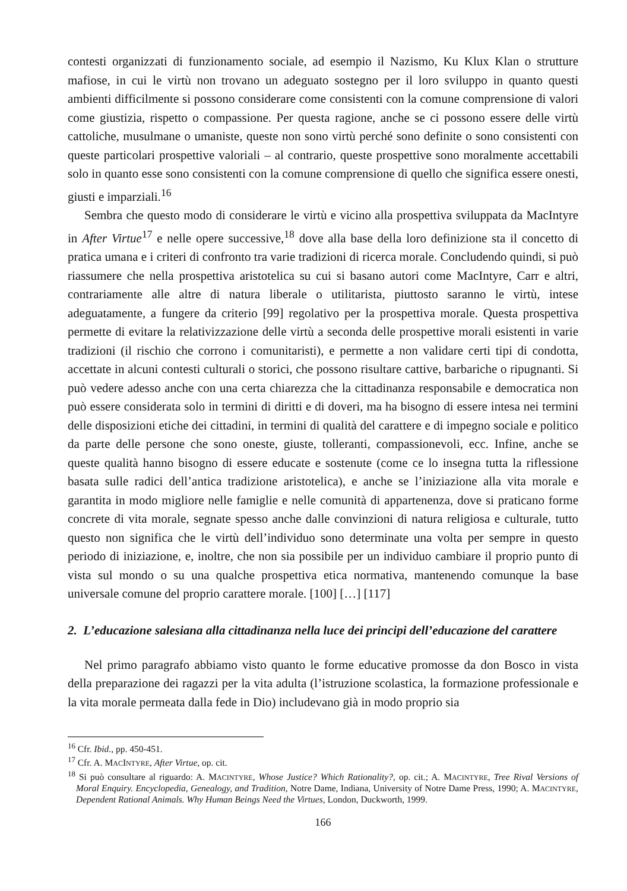contesti organizzati di funzionamento sociale, ad esempio il Nazismo, Ku Klux Klan o strutture mafiose, in cui le virtù non trovano un adeguato sostegno per il loro sviluppo in quanto questi ambienti difficilmente si possono considerare come consistenti con la comune comprensione di valori come giustizia, rispetto o compassione. Per questa ragione, anche se ci possono essere delle virtù cattoliche, musulmane o umaniste, queste non sono virtù perché sono definite o sono consistenti con queste particolari prospettive valoriali – al contrario, queste prospettive sono moralmente accettabili solo in quanto esse sono consistenti con la comune comprensione di quello che significa essere onesti, giusti e imparziali.<sup>16</sup>
Sembra che questo modo di considerare le virtù e vicino alla prospettiva sviluppata da MacIntyre in After Virtue<sup>17</sup> e nelle opere successive,<sup>18</sup> dove alla base della loro definizione sta il concetto di pratica umana e i criteri di confronto tra varie tradizioni di ricerca morale. Concludendo quindi, si può riassumere che nella prospettiva aristotelica su cui si basano autori come MacIntyre, Carr e altri, contrariamente alle altre di natura liberale o utilitarista, piuttosto saranno le virtù, intese adeguatamente, a fungere da criterio [99] regolativo per la prospettiva morale. Questa prospettiva permette di evitare la relativizzazione delle virtù a seconda delle prospettive morali esistenti in varie tradizioni (il rischio che corrono i comunitaristi), e permette a non validare certi tipi di condotta, accettate in alcuni contesti culturali o storici, che possono risultare cattive, barbariche o ripugnanti. Si può vedere adesso anche con una certa chiarezza che la cittadinanza responsabile e democratica non può essere considerata solo in termini di diritti e di doveri, ma ha bisogno di essere intesa nei termini delle disposizioni etiche dei cittadini, in termini di qualità del carattere e di impegno sociale e politico da parte delle persone che sono oneste, giuste, tolleranti, compassionevoli, ecc. Infine, anche se queste qualità hanno bisogno di essere educate e sostenute (come ce lo insegna tutta la riflessione basata sulle radici dell’antica tradizione aristotelica), e anche se l’iniziazione alla vita morale e garantita in modo migliore nelle famiglie e nelle comunità di appartenenza, dove si praticano forme concrete di vita morale, segnate spesso anche dalle convinzioni di natura religiosa e culturale, tutto questo non significa che le virtù dell’individuo sono determinate una volta per sempre in questo periodo di iniziazione, e, inoltre, che non sia possibile per un individuo cambiare il proprio punto di vista sul mondo o su una qualche prospettiva etica normativa, mantenendo comunque la base universale comune del proprio carattere morale. [100] […] [117]
2. L’educazione salesiana alla cittadinanza nella luce dei principi dell’educazione del carattere
Nel primo paragrafo abbiamo visto quanto le forme educative promosse da don Bosco in vista della preparazione dei ragazzi per la vita adulta (l’istruzione scolastica, la formazione professionale e la vita morale permeata dalla fede in Dio) includevano già in modo proprio sia
<sup>16</sup> Cfr. Ibid., pp. 450-451.
<sup>17</sup> Cfr. A. MACINTYRE, After Virtue, op. cit.
<sup>18</sup> Si può consultare al riguardo: A. MACINTYRE, Whose Justice? Which Rationality?, op. cit.; A. MACINTYRE, Tree Rival Versions of Moral Enquiry. Encyclopedia, Genealogy, and Tradition, Notre Dame, Indiana, University of Notre Dame Press, 1990; A. MACINTYRE, Dependent Rational Animals. Why Human Beings Need the Virtues, London, Duckworth, 1999.
166